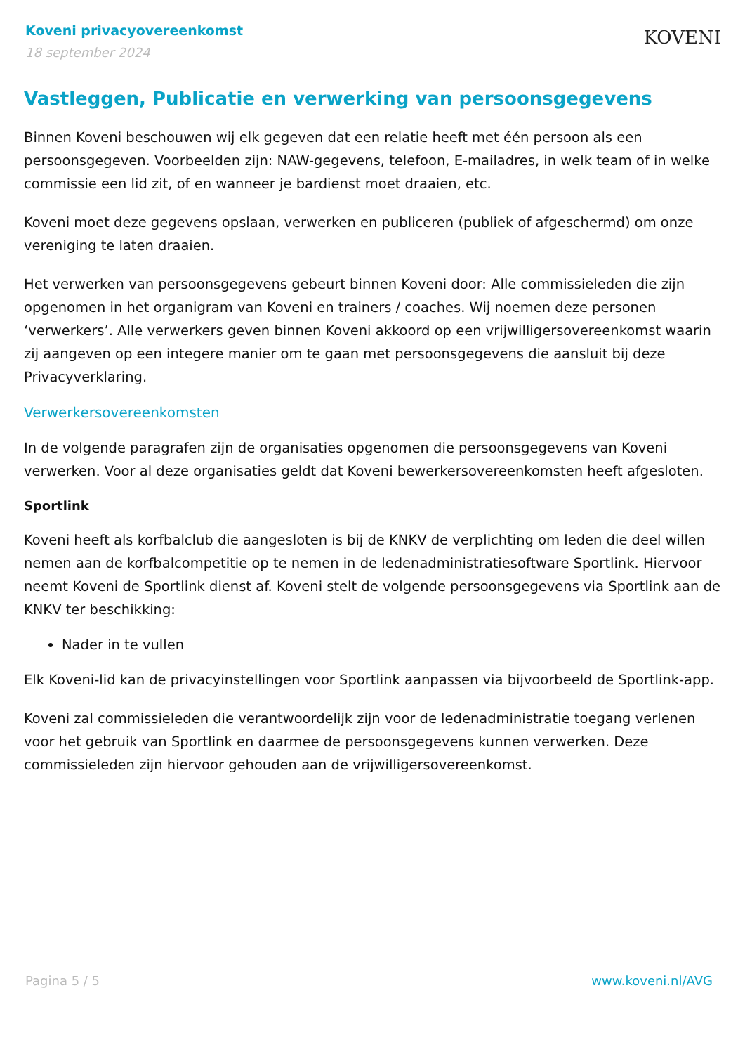Koveni privacyovereenkomst
18 september 2024
KOVENI
Vastleggen, Publicatie en verwerking van persoonsgegevens
Binnen Koveni beschouwen wij elk gegeven dat een relatie heeft met één persoon als een persoonsgegeven. Voorbeelden zijn: NAW-gegevens, telefoon, E-mailadres, in welk team of in welke commissie een lid zit, of en wanneer je bardienst moet draaien, etc.
Koveni moet deze gegevens opslaan, verwerken en publiceren (publiek of afgeschermd) om onze vereniging te laten draaien.
Het verwerken van persoonsgegevens gebeurt binnen Koveni door: Alle commissieleden die zijn opgenomen in het organigram van Koveni en trainers / coaches. Wij noemen deze personen ‘verwerkers’. Alle verwerkers geven binnen Koveni akkoord op een vrijwilligersovereenkomst waarin zij aangeven op een integere manier om te gaan met persoonsgegevens die aansluit bij deze Privacyverklaring.
Verwerkersovereenkomsten
In de volgende paragrafen zijn de organisaties opgenomen die persoonsgegevens van Koveni verwerken. Voor al deze organisaties geldt dat Koveni bewerkersovereenkomsten heeft afgesloten.
Sportlink
Koveni heeft als korfbalclub die aangesloten is bij de KNKV de verplichting om leden die deel willen nemen aan de korfbalcompetitie op te nemen in de ledenadministratiesoftware Sportlink. Hiervoor neemt Koveni de Sportlink dienst af. Koveni stelt de volgende persoonsgegevens via Sportlink aan de KNKV ter beschikking:
Nader in te vullen
Elk Koveni-lid kan de privacyinstellingen voor Sportlink aanpassen via bijvoorbeeld de Sportlink-app.
Koveni zal commissieleden die verantwoordelijk zijn voor de ledenadministratie toegang verlenen voor het gebruik van Sportlink en daarmee de persoonsgegevens kunnen verwerken. Deze commissieleden zijn hiervoor gehouden aan de vrijwilligersovereenkomst.
Pagina 5 / 5 www.koveni.nl/AVG